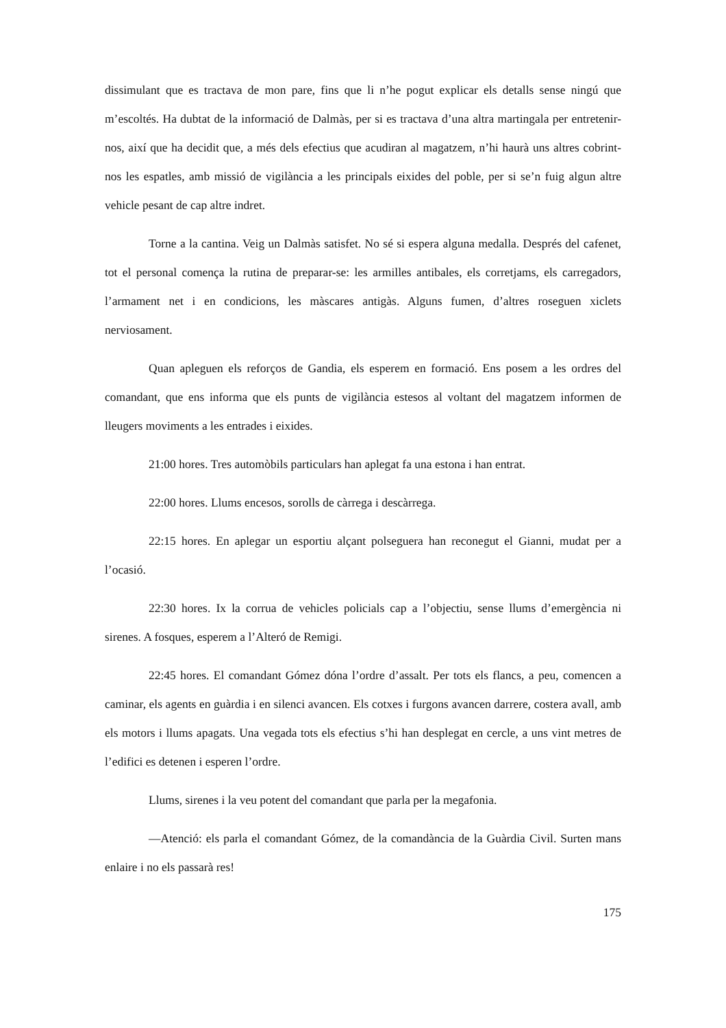dissimulant que es tractava de mon pare, fins que li n’he pogut explicar els detalls sense ningú que m’escoltés. Ha dubtat de la informació de Dalmàs, per si es tractava d’una altra martingala per entretenir-nos, així que ha decidit que, a més dels efectius que acudiran al magatzem, n’hi haurà uns altres cobrint-nos les espatles, amb missió de vigilància a les principals eixides del poble, per si se’n fuig algun altre vehicle pesant de cap altre indret.
Torne a la cantina. Veig un Dalmàs satisfet. No sé si espera alguna medalla. Després del cafenet, tot el personal comença la rutina de preparar-se: les armilles antibales, els corretjams, els carregadors, l’armament net i en condicions, les màscares antigàs. Alguns fumen, d’altres roseguen xiclets nerviosament.
Quan apleguen els reforços de Gandia, els esperem en formació. Ens posem a les ordres del comandant, que ens informa que els punts de vigilància estesos al voltant del magatzem informen de lleugers moviments a les entrades i eixides.
21:00 hores. Tres automòbils particulars han aplegat fa una estona i han entrat.
22:00 hores. Llums encesos, sorolls de càrrega i descàrrega.
22:15 hores. En aplegar un esportiu alçant polseguera han reconegut el Gianni, mudat per a l’ocasió.
22:30 hores. Ix la corrua de vehicles policials cap a l’objectiu, sense llums d’emergència ni sirenes. A fosques, esperem a l’Alteró de Remigi.
22:45 hores. El comandant Gómez dóna l’ordre d’assalt. Per tots els flancs, a peu, comencen a caminar, els agents en guàrdia i en silenci avancen. Els cotxes i furgons avancen darrere, costera avall, amb els motors i llums apagats. Una vegada tots els efectius s’hi han desplegat en cercle, a uns vint metres de l’edifici es detenen i esperen l’ordre.
Llums, sirenes i la veu potent del comandant que parla per la megafonia.
—Atenció: els parla el comandant Gómez, de la comandància de la Guàrdia Civil. Surten mans enlaire i no els passarà res!
175